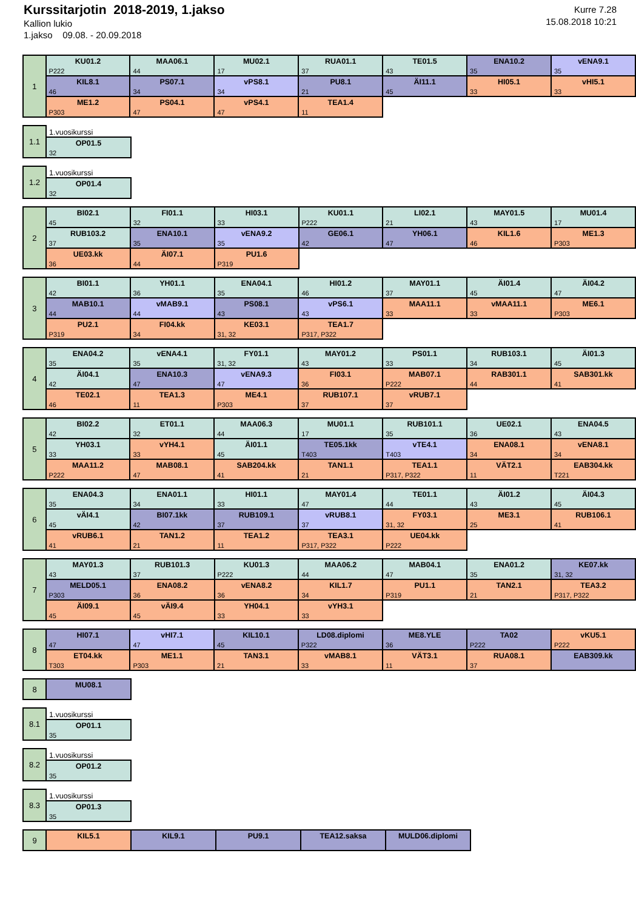Kurssitarjotin 2018-2019, 1.jakso
Kallion lukio
1.jakso 09.08. - 20.09.2018
Kurre 7.28
15.08.2018 10:21
| 1 | KU01.2 P222 | MAA06.1 44 | MU02.1 17 | RUA01.1 37 | TE01.5 43 | ENA10.2 35 | vENA9.1 35 |
| | KIL8.1 46 | PS07.1 34 | vPS8.1 34 | PU8.1 21 | ÄI11.1 45 | HI05.1 33 | vHI5.1 33 |
| | ME1.2 P303 | PS04.1 47 | vPS4.1 47 | TEA1.4 11 | | | |
| 1.1 | 1.vuosikurssi |
| | OP01.5 32 |
| 1.2 | 1.vuosikurssi |
| | OP01.4 32 |
| 2 | BI02.1 45 | FI01.1 32 | HI03.1 33 | KU01.1 P222 | LI02.1 21 | MAY01.5 43 | MU01.4 17 |
| | RUB103.2 37 | ENA10.1 35 | vENA9.2 35 | GE06.1 42 | YH06.1 47 | KIL1.6 46 | ME1.3 P303 |
| | UE03.kk 36 | ÄI07.1 44 | PU1.6 P319 | | | | |
| 3 | BI01.1 42 | YH01.1 36 | ENA04.1 35 | HI01.2 46 | MAY01.1 37 | ÄI01.4 45 | ÄI04.2 47 |
| | MAB10.1 44 | vMAB9.1 44 | PS08.1 43 | vPS6.1 43 | MAA11.1 33 | vMAA11.1 33 | ME6.1 P303 |
| | PU2.1 P319 | FI04.kk 34 | KE03.1 31, 32 | TEA1.7 P317, P322 | | | |
| 4 | ENA04.2 35 | vENA4.1 35 | FY01.1 31, 32 | MAY01.2 43 | PS01.1 33 | RUB103.1 34 | ÄI01.3 45 |
| | ÄI04.1 42 | ENA10.3 47 | vENA9.3 47 | FI03.1 36 | MAB07.1 P222 | RAB301.1 44 | SAB301.kk 41 |
| | TE02.1 46 | TEA1.3 11 | ME4.1 P303 | RUB107.1 37 | vRUB7.1 37 | | |
| 5 | BI02.2 42 | ET01.1 32 | MAA06.3 44 | MU01.1 17 | RUB101.1 35 | UE02.1 36 | ENA04.5 43 |
| | YH03.1 33 | vYH4.1 33 | ÄI01.1 45 | TE05.1kk T403 | vTE4.1 T403 | ENA08.1 34 | vENA8.1 34 |
| | MAA11.2 P222 | MAB08.1 47 | SAB204.kk 41 | TAN1.1 21 | TEA1.1 P317, P322 | VÄT2.1 11 | EAB304.kk T221 |
| 6 | ENA04.3 35 | ENA01.1 34 | HI01.1 33 | MAY01.4 47 | TE01.1 44 | ÄI01.2 43 | ÄI04.3 45 |
| | vÄI4.1 45 | BI07.1kk 42 | RUB109.1 37 | vRUB8.1 37 | FY03.1 31, 32 | ME3.1 25 | RUB106.1 41 |
| | vRUB6.1 41 | TAN1.2 21 | TEA1.2 11 | TEA3.1 P317, P322 | UE04.kk P222 | | |
| 7 | MAY01.3 43 | RUB101.3 37 | KU01.3 P222 | MAA06.2 44 | MAB04.1 47 | ENA01.2 35 | KE07.kk 31, 32 |
| | MELD05.1 P303 | ENA08.2 36 | vENA8.2 36 | KIL1.7 34 | PU1.1 P319 | TAN2.1 21 | TEA3.2 P317, P322 |
| | ÄI09.1 45 | vÄI9.4 45 | YH04.1 33 | vYH3.1 33 | | | |
| 8 | HI07.1 47 | vHI7.1 47 | KIL10.1 45 | LD08.diplomi P322 | ME8.YLE 36 | TA02 P222 | vKU5.1 P222 |
| | ET04.kk T303 | ME1.1 P303 | TAN3.1 21 | vMAB8.1 33 | VÄT3.1 11 | RUA08.1 37 | EAB309.kk |
| 8 | MU08.1 |
| 8.1 | 1.vuosikurssi |
| | OP01.1 35 |
| 8.2 | 1.vuosikurssi |
| | OP01.2 35 |
| 8.3 | 1.vuosikurssi |
| | OP01.3 35 |
| 9 | KIL5.1 | KIL9.1 | PU9.1 | TEA12.saksa | MULD06.diplomi |